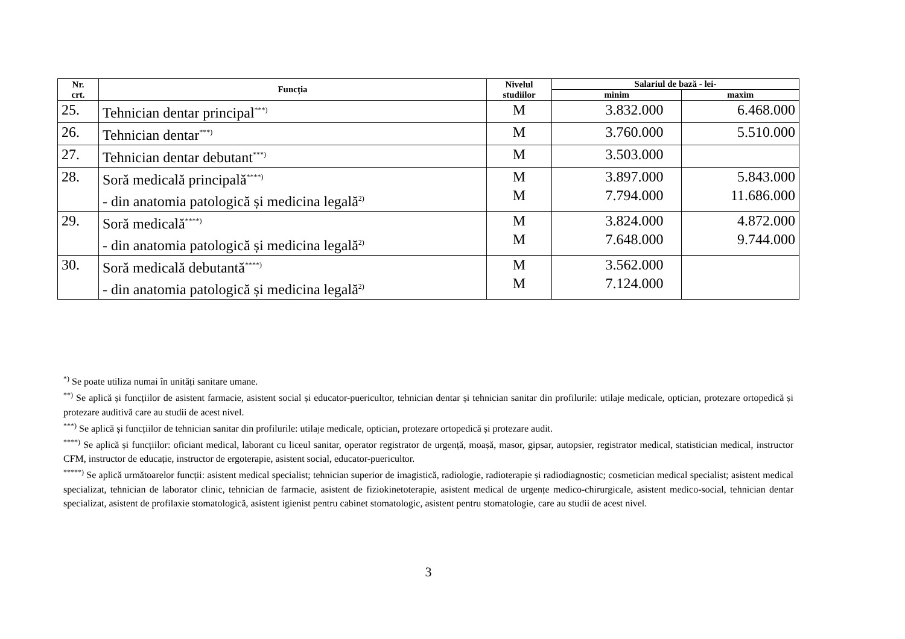| Nr. crt. | Funcția | Nivelul studiilor | Salariul de bază - lei- | |
| --- | --- | --- | --- | --- |
| | | | minim | maxim |
| 25. | Tehnician dentar principal<sup>***)</sup> | M | 3.832.000 | 6.468.000 |
| 26. | Tehnician dentar<sup>***)</sup> | M | 3.760.000 | 5.510.000 |
| 27. | Tehnician dentar debutant<sup>***)</sup> | M | 3.503.000 | |
| 28. | Soră medicală principală<sup>****)</sup> - din anatomia patologică și medicina legală<sup>2)</sup> | M M | 3.897.000 7.794.000 | 5.843.000 11.686.000 |
| 29. | Soră medicală<sup>****)</sup> - din anatomia patologică și medicina legală<sup>2)</sup> | M M | 3.824.000 7.648.000 | 4.872.000 9.744.000 |
| 30. | Soră medicală debutantă<sup>****)</sup> - din anatomia patologică și medicina legală<sup>2)</sup> | M M | 3.562.000 7.124.000 | |
<sup>*)</sup> Se poate utiliza numai în unități sanitare umane.
<sup>**)</sup> Se aplică și funcțiilor de asistent farmacie, asistent social și educator-puericultor, tehnician dentar și tehnician sanitar din profilurile: utilaje medicale, optician, protezare ortopedică și protezare auditivă care au studii de acest nivel.
<sup>***)</sup> Se aplică și funcțiilor de tehnician sanitar din profilurile: utilaje medicale, optician, protezare ortopedică și protezare audit.
<sup>****)</sup> Se aplică și funcțiilor: oficiant medical, laborant cu liceul sanitar, operator registrator de urgență, moașă, masor, gipsar, autopsier, registrator medical, statistician medical, instructor CFM, instructor de educație, instructor de ergoterapie, asistent social, educator-puericultor.
<sup>*****)</sup> Se aplică următoarelor funcții: asistent medical specialist; tehnician superior de imagistică, radiologie, radioterapie și radiodiagnostic; cosmetician medical specialist; asistent medical specializat, tehnician de laborator clinic, tehnician de farmacie, asistent de fiziokinetoterapie, asistent medical de urgențe medico-chirurgicale, asistent medico-social, tehnician dentar specializat, asistent de profilaxie stomatologică, asistent igienist pentru cabinet stomatologic, asistent pentru stomatologie, care au studii de acest nivel.
3